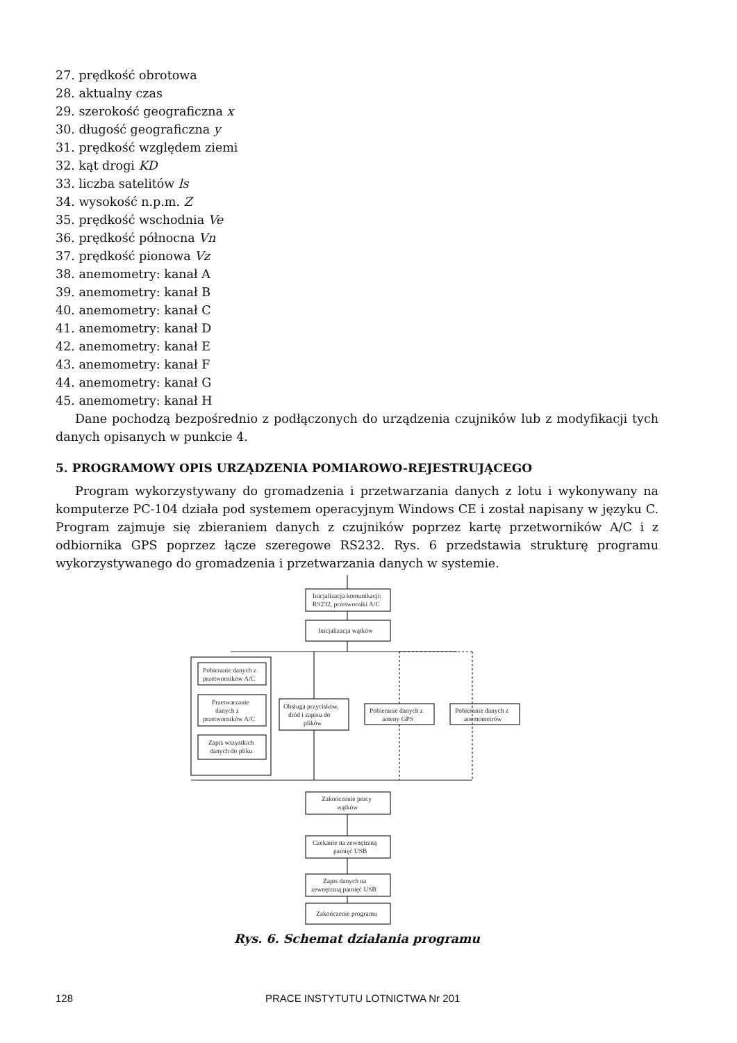27. prędkość obrotowa
28. aktualny czas
29. szerokość geograficzna x
30. długość geograficzna y
31. prędkość względem ziemi
32. kąt drogi KD
33. liczba satelitów ls
34. wysokość n.p.m. Z
35. prędkość wschodnia Ve
36. prędkość północna Vn
37. prędkość pionowa Vz
38. anemometry: kanał A
39. anemometry: kanał B
40. anemometry: kanał C
41. anemometry: kanał D
42. anemometry: kanał E
43. anemometry: kanał F
44. anemometry: kanał G
45. anemometry: kanał H
Dane pochodzą bezpośrednio z podłączonych do urządzenia czujników lub z modyfikacji tych danych opisanych w punkcie 4.
5. PROGRAMOWY OPIS URZĄDZENIA POMIAROWO-REJESTRUJĄCEGO
Program wykorzystywany do gromadzenia i przetwarzania danych z lotu i wykonywany na komputerze PC-104 działa pod systemem operacyjnym Windows CE i został napisany w języku C. Program zajmuje się zbieraniem danych z czujników poprzez kartę przetworników A/C i z odbiornika GPS poprzez łącze szeregowe RS232. Rys. 6 przedstawia strukturę programu wykorzystywanego do gromadzenia i przetwarzania danych w systemie.
Inicjalizacja komunikacji:
RS232, przetworniki A/C
Inicjalizacja wątków
Pobieranie danych z
przetworników A/C
Przetwarzanie
danych z
przetworników A/C
Zapis wszystkich
danych do pliku
Obsługa przycisków,
diód i zapisu do
plików
Pobieranie danych z
anteny GPS
Pobieranie danych z
anemometrów
Zakończenie pracy
wątków
Czekanie na zewnętrzną
pamięć USB
Zapis danych na
zewnętrzną pamięć USB
Zakończenie programu
Rys. 6. Schemat działania programu
128 PRACE INSTYTUTU LOTNICTWA Nr 201